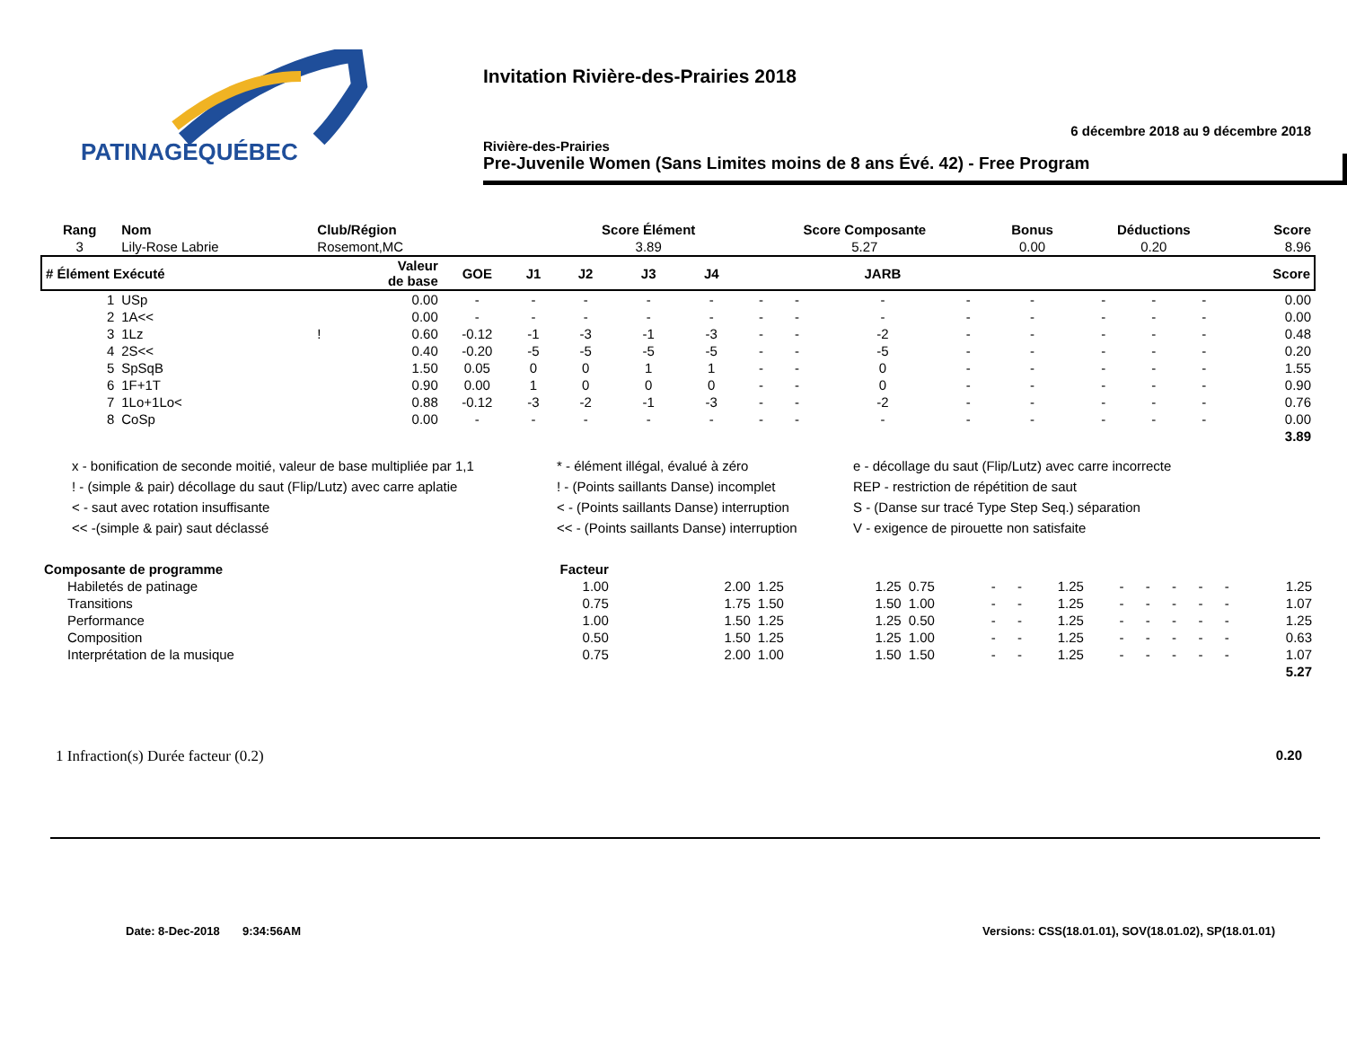PATINAGEQUÉBEC
Invitation Rivière-des-Prairies 2018
6 décembre 2018 au 9 décembre 2018
Rivière-des-Prairies
Pre-Juvenile Women (Sans Limites moins de 8 ans Évé. 42) - Free Program
| Rang | Nom | Club/Région | | | | Score Élément | | | Score Composante | | | | Bonus | Déductions | | | Score |
| --- | --- | --- | --- | --- | --- | --- | --- | --- | --- | --- | --- | --- | --- | --- | --- | --- | --- |
| 3 | Lily-Rose Labrie | Rosemont,MC | | | | 3.89 | | | 5.27 | | | | 0.00 | 0.20 | | | 8.96 |
| # Élément Exécuté | | | Valeur de base | GOE | J1 | J2 | J3 | J4 | | | JARB | | | | | | Score |
| 1 | USp | | 0.00 | - | - | - | - | - | - | - | - | - | - | - | - | - | 0.00 |
| 2 | 1A<< | | 0.00 | - | - | - | - | - | - | - | - | - | - | - | - | - | 0.00 |
| 3 | 1Lz | ! | 0.60 | -0.12 | -1 | -3 | -1 | -3 | - | - | -2 | - | - | - | - | - | 0.48 |
| 4 | 2S<< | | 0.40 | -0.20 | -5 | -5 | -5 | -5 | - | - | -5 | - | - | - | - | - | 0.20 |
| 5 | SpSqB | | 1.50 | 0.05 | 0 | 0 | 1 | 1 | - | - | 0 | - | - | - | - | - | 1.55 |
| 6 | 1F+1T | | 0.90 | 0.00 | 1 | 0 | 0 | 0 | - | - | 0 | - | - | - | - | - | 0.90 |
| 7 | 1Lo+1Lo< | | 0.88 | -0.12 | -3 | -2 | -1 | -3 | - | - | -2 | - | - | - | - | - | 0.76 |
| 8 | CoSp | | 0.00 | - | - | - | - | - | - | - | - | - | - | - | - | - | 0.00 |
| 3.89 | | | | | | | | | | | | | | | | | |
x - bonification de seconde moitié, valeur de base multipliée par 1,1
* - élément illégal, évalué à zéro
e - décollage du saut (Flip/Lutz) avec carre incorrecte
! - (simple & pair) décollage du saut (Flip/Lutz) avec carre aplatie
! - (Points saillants Danse) incomplet
REP - restriction de répétition de saut
< - saut avec rotation insuffisante
< - (Points saillants Danse) interruption
S - (Danse sur tracé Type Step Seq.) séparation
<< -(simple & pair) saut déclassé
<< - (Points saillants Danse) interruption
V - exigence de pirouette non satisfaite
| Composante de programme | Facteur | | | | | | | | | | | | | |
| --- | --- | --- | --- | --- | --- | --- | --- | --- | --- | --- | --- | --- | --- | --- |
| Habiletés de patinage | 1.00 | 2.00 | 1.25 | 1.25 | 0.75 | - | - | 1.25 | - | - | - | - | - | 1.25 |
| Transitions | 0.75 | 1.75 | 1.50 | 1.50 | 1.00 | - | - | 1.25 | - | - | - | - | - | 1.07 |
| Performance | 1.00 | 1.50 | 1.25 | 1.25 | 0.50 | - | - | 1.25 | - | - | - | - | - | 1.25 |
| Composition | 0.50 | 1.50 | 1.25 | 1.25 | 1.00 | - | - | 1.25 | - | - | - | - | - | 0.63 |
| Interprétation de la musique | 0.75 | 2.00 | 1.00 | 1.50 | 1.50 | - | - | 1.25 | - | - | - | - | - | 1.07 |
| 5.27 | | | | | | | | | | | | | | |
1 Infraction(s) Durée facteur (0.2) 0.20
Date: 8-Dec-2018 9:34:56AM Versions: CSS(18.01.01), SOV(18.01.02), SP(18.01.01)